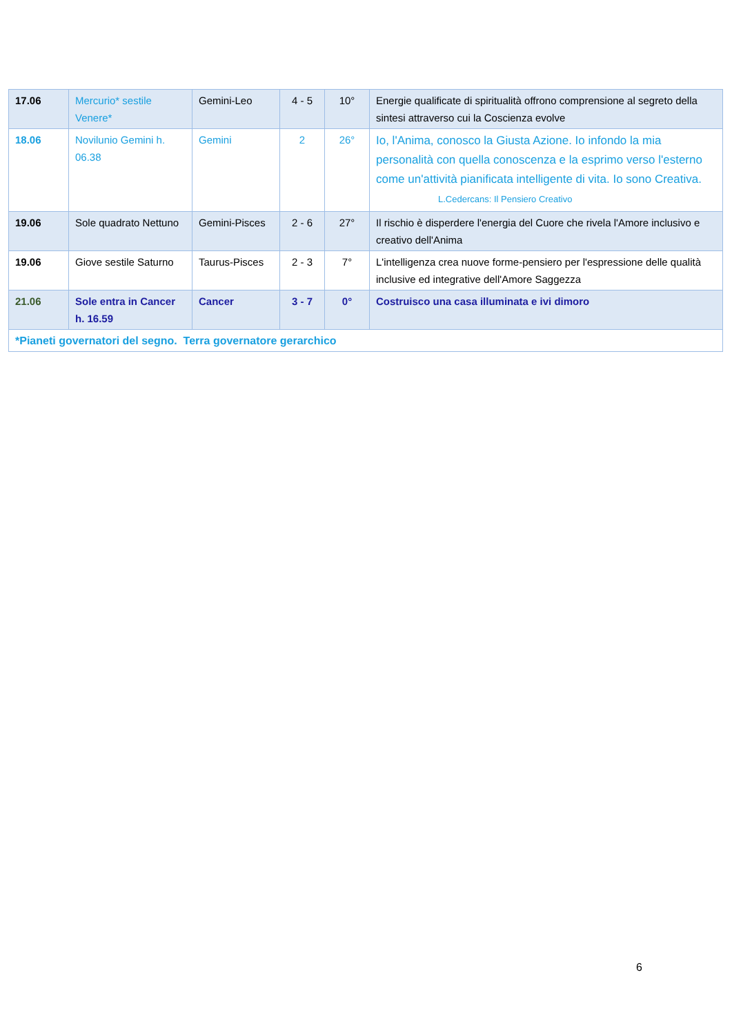| 17.06 | Mercurio* sestile Venere* | Gemini-Leo | 4 - 5 | 10° | Energie qualificate di spiritualità offrono comprensione al segreto della sintesi attraverso cui la Coscienza evolve |
| 18.06 | Novilunio Gemini h. 06.38 | Gemini | 2 | 26° | Io, l'Anima, conosco la Giusta Azione. Io infondo la mia personalità con quella conoscenza e la esprimo verso l'esterno come un'attività pianificata intelligente di vita. Io sono Creativa. L.Cedercans: Il Pensiero Creativo |
| 19.06 | Sole quadrato Nettuno | Gemini-Pisces | 2 - 6 | 27° | Il rischio è disperdere l'energia del Cuore che rivela l'Amore inclusivo e creativo dell'Anima |
| 19.06 | Giove sestile Saturno | Taurus-Pisces | 2 - 3 | 7° | L'intelligenza crea nuove forme-pensiero per l'espressione delle qualità inclusive ed integrative dell'Amore Saggezza |
| 21.06 | Sole entra in Cancer h. 16.59 | Cancer | 3 - 7 | 0° | Costruisco una casa illuminata e ivi dimoro |
| *Pianeti governatori del segno. Terra governatore gerarchico | | | | | |
6